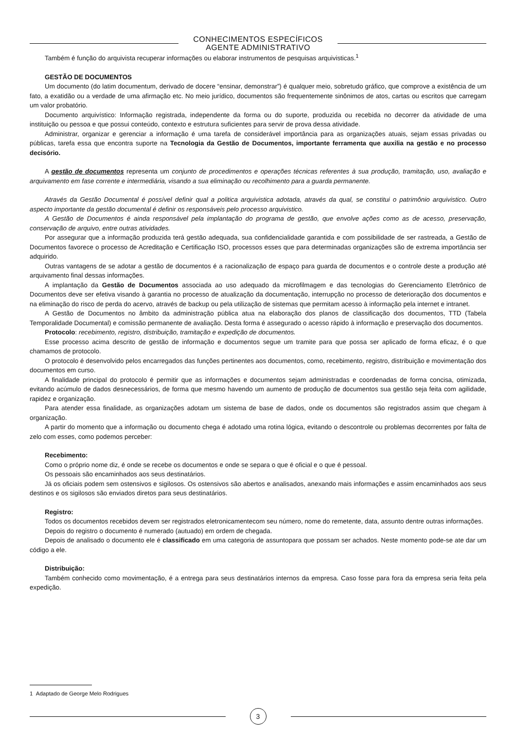CONHECIMENTOS ESPECÍFICOS
AGENTE ADMINISTRATIVO
Também é função do arquivista recuperar informações ou elaborar instrumentos de pesquisas arquivisticas.<sup>1</sup>
GESTÃO DE DOCUMENTOS
Um documento (do latim documentum, derivado de docere “ensinar, demonstrar”) é qualquer meio, sobretudo gráfico, que comprove a existência de um fato, a exatidão ou a verdade de uma afirmação etc. No meio jurídico, documentos são frequentemente sinônimos de atos, cartas ou escritos que carregam um valor probatório.
Documento arquivístico: Informação registrada, independente da forma ou do suporte, produzida ou recebida no decorrer da atividade de uma instituição ou pessoa e que possui conteúdo, contexto e estrutura suficientes para servir de prova dessa atividade.
Administrar, organizar e gerenciar a informação é uma tarefa de considerável importância para as organizações atuais, sejam essas privadas ou públicas, tarefa essa que encontra suporte na Tecnologia da Gestão de Documentos, importante ferramenta que auxilia na gestão e no processo decisório.
A gestão de documentos representa um conjunto de procedimentos e operações técnicas referentes à sua produção, tramitação, uso, avaliação e arquivamento em fase corrente e intermediária, visando a sua eliminação ou recolhimento para a guarda permanente.
Através da Gestão Documental é possível definir qual a politica arquivistica adotada, através da qual, se constitui o patrimônio arquivistico. Outro aspecto importante da gestão documental é definir os responsáveis pelo processo arquivistico.
A Gestão de Documentos é ainda responsável pela implantação do programa de gestão, que envolve ações como as de acesso, preservação, conservação de arquivo, entre outras atividades.
Por assegurar que a informação produzida terá gestão adequada, sua confidencialidade garantida e com possibilidade de ser rastreada, a Gestão de Documentos favorece o processo de Acreditação e Certificação ISO, processos esses que para determinadas organizações são de extrema importância ser adquirido.
Outras vantagens de se adotar a gestão de documentos é a racionalização de espaço para guarda de documentos e o controle deste a produção até arquivamento final dessas informações.
A implantação da Gestão de Documentos associada ao uso adequado da microfilmagem e das tecnologias do Gerenciamento Eletrônico de Documentos deve ser efetiva visando à garantia no processo de atualização da documentação, interrupção no processo de deterioração dos documentos e na eliminação do risco de perda do acervo, através de backup ou pela utilização de sistemas que permitam acesso à informação pela internet e intranet.
A Gestão de Documentos no âmbito da administração pública atua na elaboração dos planos de classificação dos documentos, TTD (Tabela Temporalidade Documental) e comissão permanente de avaliação. Desta forma é assegurado o acesso rápido à informação e preservação dos documentos.
Protocolo: recebimento, registro, distribuição, tramitação e expedição de documentos.
Esse processo acima descrito de gestão de informação e documentos segue um tramite para que possa ser aplicado de forma eficaz, é o que chamamos de protocolo.
O protocolo é desenvolvido pelos encarregados das funções pertinentes aos documentos, como, recebimento, registro, distribuição e movimentação dos documentos em curso.
A finalidade principal do protocolo é permitir que as informações e documentos sejam administradas e coordenadas de forma concisa, otimizada, evitando acúmulo de dados desnecessários, de forma que mesmo havendo um aumento de produção de documentos sua gestão seja feita com agilidade, rapidez e organização.
Para atender essa finalidade, as organizações adotam um sistema de base de dados, onde os documentos são registrados assim que chegam à organização.
A partir do momento que a informação ou documento chega é adotado uma rotina lógica, evitando o descontrole ou problemas decorrentes por falta de zelo com esses, como podemos perceber:
Recebimento:
Como o próprio nome diz, é onde se recebe os documentos e onde se separa o que é oficial e o que é pessoal.
Os pessoais são encaminhados aos seus destinatários.
Já os oficiais podem sem ostensivos e sigilosos. Os ostensivos são abertos e analisados, anexando mais informações e assim encaminhados aos seus destinos e os sigilosos são enviados diretos para seus destinatários.
Registro:
Todos os documentos recebidos devem ser registrados eletronicamentecom seu número, nome do remetente, data, assunto dentre outras informações.
Depois do registro o documento é numerado (autuado) em ordem de chegada.
Depois de analisado o documento ele é classificado em uma categoria de assuntopara que possam ser achados. Neste momento pode-se ate dar um código a ele.
Distribuição:
Também conhecido como movimentação, é a entrega para seus destinatários internos da empresa. Caso fosse para fora da empresa seria feita pela expedição.
1 Adaptado de George Melo Rodrigues
3